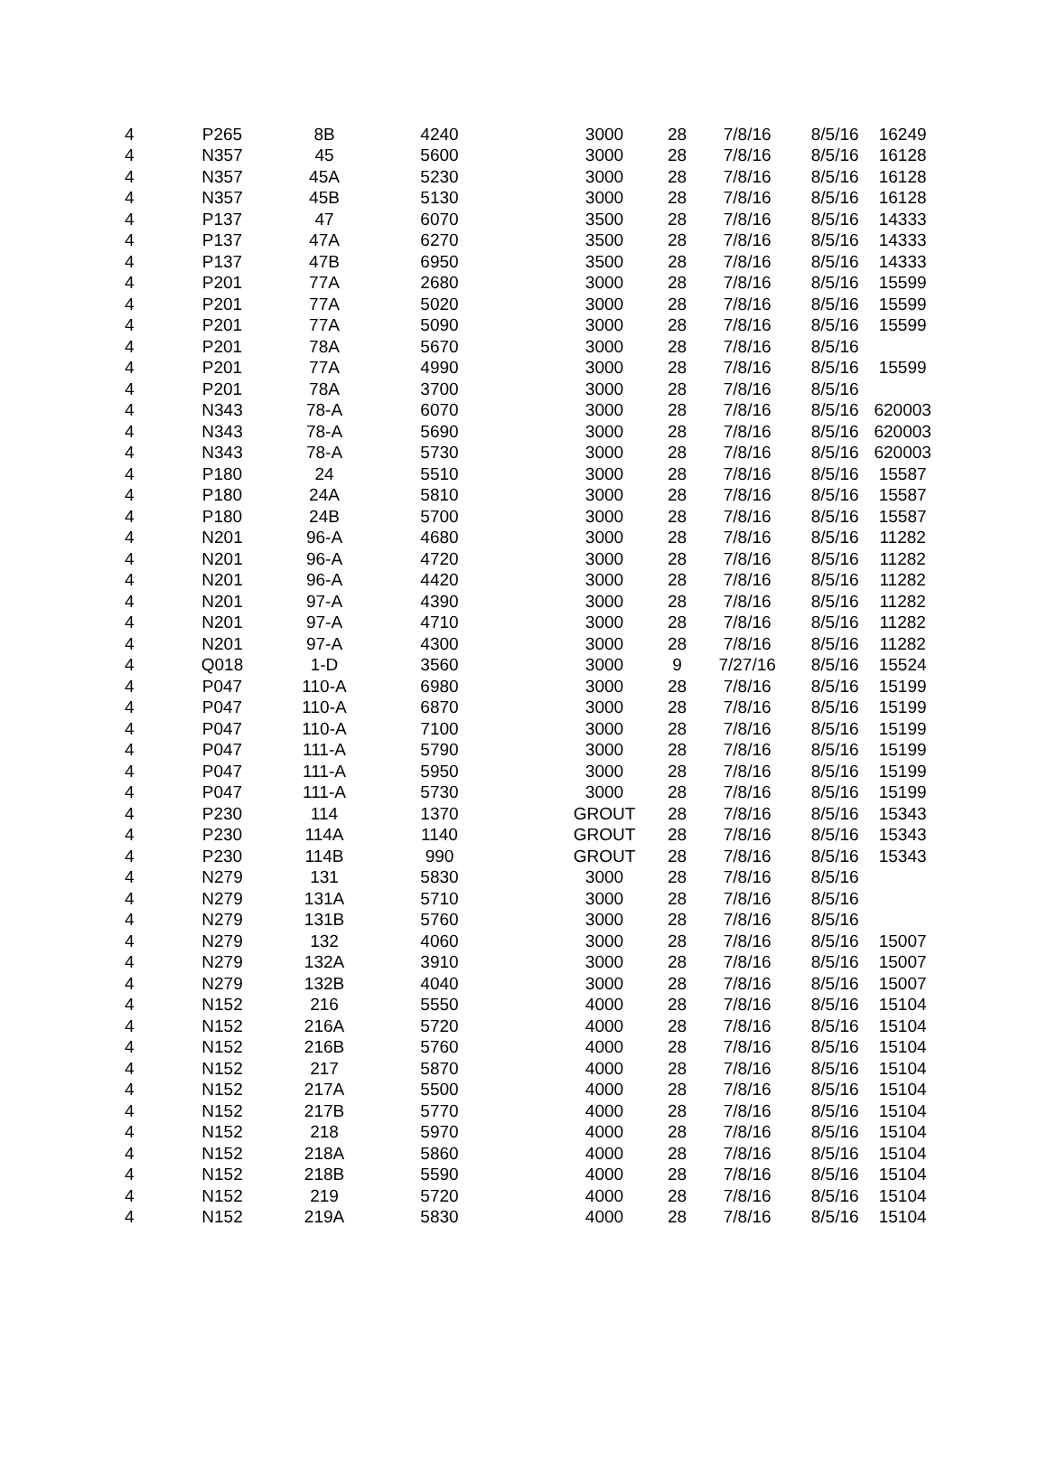| 4 | P265 | 8B | 4240 | | 3000 | 28 | 7/8/16 | 8/5/16 | 16249 |
| 4 | N357 | 45 | 5600 | | 3000 | 28 | 7/8/16 | 8/5/16 | 16128 |
| 4 | N357 | 45A | 5230 | | 3000 | 28 | 7/8/16 | 8/5/16 | 16128 |
| 4 | N357 | 45B | 5130 | | 3000 | 28 | 7/8/16 | 8/5/16 | 16128 |
| 4 | P137 | 47 | 6070 | | 3500 | 28 | 7/8/16 | 8/5/16 | 14333 |
| 4 | P137 | 47A | 6270 | | 3500 | 28 | 7/8/16 | 8/5/16 | 14333 |
| 4 | P137 | 47B | 6950 | | 3500 | 28 | 7/8/16 | 8/5/16 | 14333 |
| 4 | P201 | 77A | 2680 | | 3000 | 28 | 7/8/16 | 8/5/16 | 15599 |
| 4 | P201 | 77A | 5020 | | 3000 | 28 | 7/8/16 | 8/5/16 | 15599 |
| 4 | P201 | 77A | 5090 | | 3000 | 28 | 7/8/16 | 8/5/16 | 15599 |
| 4 | P201 | 78A | 5670 | | 3000 | 28 | 7/8/16 | 8/5/16 | |
| 4 | P201 | 77A | 4990 | | 3000 | 28 | 7/8/16 | 8/5/16 | 15599 |
| 4 | P201 | 78A | 3700 | | 3000 | 28 | 7/8/16 | 8/5/16 | |
| 4 | N343 | 78-A | 6070 | | 3000 | 28 | 7/8/16 | 8/5/16 | 620003 |
| 4 | N343 | 78-A | 5690 | | 3000 | 28 | 7/8/16 | 8/5/16 | 620003 |
| 4 | N343 | 78-A | 5730 | | 3000 | 28 | 7/8/16 | 8/5/16 | 620003 |
| 4 | P180 | 24 | 5510 | | 3000 | 28 | 7/8/16 | 8/5/16 | 15587 |
| 4 | P180 | 24A | 5810 | | 3000 | 28 | 7/8/16 | 8/5/16 | 15587 |
| 4 | P180 | 24B | 5700 | | 3000 | 28 | 7/8/16 | 8/5/16 | 15587 |
| 4 | N201 | 96-A | 4680 | | 3000 | 28 | 7/8/16 | 8/5/16 | 11282 |
| 4 | N201 | 96-A | 4720 | | 3000 | 28 | 7/8/16 | 8/5/16 | 11282 |
| 4 | N201 | 96-A | 4420 | | 3000 | 28 | 7/8/16 | 8/5/16 | 11282 |
| 4 | N201 | 97-A | 4390 | | 3000 | 28 | 7/8/16 | 8/5/16 | 11282 |
| 4 | N201 | 97-A | 4710 | | 3000 | 28 | 7/8/16 | 8/5/16 | 11282 |
| 4 | N201 | 97-A | 4300 | | 3000 | 28 | 7/8/16 | 8/5/16 | 11282 |
| 4 | Q018 | 1-D | 3560 | | 3000 | 9 | 7/27/16 | 8/5/16 | 15524 |
| 4 | P047 | 110-A | 6980 | | 3000 | 28 | 7/8/16 | 8/5/16 | 15199 |
| 4 | P047 | 110-A | 6870 | | 3000 | 28 | 7/8/16 | 8/5/16 | 15199 |
| 4 | P047 | 110-A | 7100 | | 3000 | 28 | 7/8/16 | 8/5/16 | 15199 |
| 4 | P047 | 111-A | 5790 | | 3000 | 28 | 7/8/16 | 8/5/16 | 15199 |
| 4 | P047 | 111-A | 5950 | | 3000 | 28 | 7/8/16 | 8/5/16 | 15199 |
| 4 | P047 | 111-A | 5730 | | 3000 | 28 | 7/8/16 | 8/5/16 | 15199 |
| 4 | P230 | 114 | 1370 | | GROUT | 28 | 7/8/16 | 8/5/16 | 15343 |
| 4 | P230 | 114A | 1140 | | GROUT | 28 | 7/8/16 | 8/5/16 | 15343 |
| 4 | P230 | 114B | 990 | | GROUT | 28 | 7/8/16 | 8/5/16 | 15343 |
| 4 | N279 | 131 | 5830 | | 3000 | 28 | 7/8/16 | 8/5/16 | |
| 4 | N279 | 131A | 5710 | | 3000 | 28 | 7/8/16 | 8/5/16 | |
| 4 | N279 | 131B | 5760 | | 3000 | 28 | 7/8/16 | 8/5/16 | |
| 4 | N279 | 132 | 4060 | | 3000 | 28 | 7/8/16 | 8/5/16 | 15007 |
| 4 | N279 | 132A | 3910 | | 3000 | 28 | 7/8/16 | 8/5/16 | 15007 |
| 4 | N279 | 132B | 4040 | | 3000 | 28 | 7/8/16 | 8/5/16 | 15007 |
| 4 | N152 | 216 | 5550 | | 4000 | 28 | 7/8/16 | 8/5/16 | 15104 |
| 4 | N152 | 216A | 5720 | | 4000 | 28 | 7/8/16 | 8/5/16 | 15104 |
| 4 | N152 | 216B | 5760 | | 4000 | 28 | 7/8/16 | 8/5/16 | 15104 |
| 4 | N152 | 217 | 5870 | | 4000 | 28 | 7/8/16 | 8/5/16 | 15104 |
| 4 | N152 | 217A | 5500 | | 4000 | 28 | 7/8/16 | 8/5/16 | 15104 |
| 4 | N152 | 217B | 5770 | | 4000 | 28 | 7/8/16 | 8/5/16 | 15104 |
| 4 | N152 | 218 | 5970 | | 4000 | 28 | 7/8/16 | 8/5/16 | 15104 |
| 4 | N152 | 218A | 5860 | | 4000 | 28 | 7/8/16 | 8/5/16 | 15104 |
| 4 | N152 | 218B | 5590 | | 4000 | 28 | 7/8/16 | 8/5/16 | 15104 |
| 4 | N152 | 219 | 5720 | | 4000 | 28 | 7/8/16 | 8/5/16 | 15104 |
| 4 | N152 | 219A | 5830 | | 4000 | 28 | 7/8/16 | 8/5/16 | 15104 |